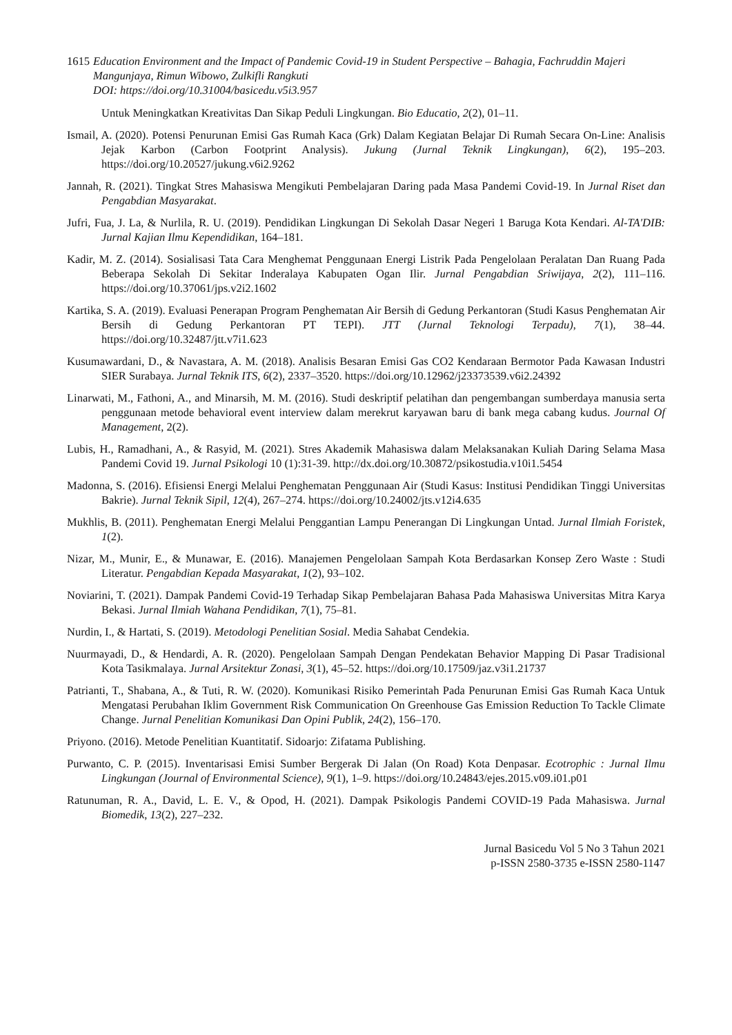1615 Education Environment and the Impact of Pandemic Covid-19 in Student Perspective – Bahagia, Fachruddin Majeri Mangunjaya, Rimun Wibowo, Zulkifli Rangkuti
DOI: https://doi.org/10.31004/basicedu.v5i3.957
Untuk Meningkatkan Kreativitas Dan Sikap Peduli Lingkungan. Bio Educatio, 2(2), 01–11.
Ismail, A. (2020). Potensi Penurunan Emisi Gas Rumah Kaca (Grk) Dalam Kegiatan Belajar Di Rumah Secara On-Line: Analisis Jejak Karbon (Carbon Footprint Analysis). Jukung (Jurnal Teknik Lingkungan), 6(2), 195–203. https://doi.org/10.20527/jukung.v6i2.9262
Jannah, R. (2021). Tingkat Stres Mahasiswa Mengikuti Pembelajaran Daring pada Masa Pandemi Covid-19. In Jurnal Riset dan Pengabdian Masyarakat.
Jufri, Fua, J. La, & Nurlila, R. U. (2019). Pendidikan Lingkungan Di Sekolah Dasar Negeri 1 Baruga Kota Kendari. Al-TA'DIB: Jurnal Kajian Ilmu Kependidikan, 164–181.
Kadir, M. Z. (2014). Sosialisasi Tata Cara Menghemat Penggunaan Energi Listrik Pada Pengelolaan Peralatan Dan Ruang Pada Beberapa Sekolah Di Sekitar Inderalaya Kabupaten Ogan Ilir. Jurnal Pengabdian Sriwijaya, 2(2), 111–116. https://doi.org/10.37061/jps.v2i2.1602
Kartika, S. A. (2019). Evaluasi Penerapan Program Penghematan Air Bersih di Gedung Perkantoran (Studi Kasus Penghematan Air Bersih di Gedung Perkantoran PT TEPI). JTT (Jurnal Teknologi Terpadu), 7(1), 38–44. https://doi.org/10.32487/jtt.v7i1.623
Kusumawardani, D., & Navastara, A. M. (2018). Analisis Besaran Emisi Gas CO2 Kendaraan Bermotor Pada Kawasan Industri SIER Surabaya. Jurnal Teknik ITS, 6(2), 2337–3520. https://doi.org/10.12962/j23373539.v6i2.24392
Linarwati, M., Fathoni, A., and Minarsih, M. M. (2016). Studi deskriptif pelatihan dan pengembangan sumberdaya manusia serta penggunaan metode behavioral event interview dalam merekrut karyawan baru di bank mega cabang kudus. Journal Of Management, 2(2).
Lubis, H., Ramadhani, A., & Rasyid, M. (2021). Stres Akademik Mahasiswa dalam Melaksanakan Kuliah Daring Selama Masa Pandemi Covid 19. Jurnal Psikologi 10 (1):31-39. http://dx.doi.org/10.30872/psikostudia.v10i1.5454
Madonna, S. (2016). Efisiensi Energi Melalui Penghematan Penggunaan Air (Studi Kasus: Institusi Pendidikan Tinggi Universitas Bakrie). Jurnal Teknik Sipil, 12(4), 267–274. https://doi.org/10.24002/jts.v12i4.635
Mukhlis, B. (2011). Penghematan Energi Melalui Penggantian Lampu Penerangan Di Lingkungan Untad. Jurnal Ilmiah Foristek, 1(2).
Nizar, M., Munir, E., & Munawar, E. (2016). Manajemen Pengelolaan Sampah Kota Berdasarkan Konsep Zero Waste : Studi Literatur. Pengabdian Kepada Masyarakat, 1(2), 93–102.
Noviarini, T. (2021). Dampak Pandemi Covid-19 Terhadap Sikap Pembelajaran Bahasa Pada Mahasiswa Universitas Mitra Karya Bekasi. Jurnal Ilmiah Wahana Pendidikan, 7(1), 75–81.
Nurdin, I., & Hartati, S. (2019). Metodologi Penelitian Sosial. Media Sahabat Cendekia.
Nuurmayadi, D., & Hendardi, A. R. (2020). Pengelolaan Sampah Dengan Pendekatan Behavior Mapping Di Pasar Tradisional Kota Tasikmalaya. Jurnal Arsitektur Zonasi, 3(1), 45–52. https://doi.org/10.17509/jaz.v3i1.21737
Patrianti, T., Shabana, A., & Tuti, R. W. (2020). Komunikasi Risiko Pemerintah Pada Penurunan Emisi Gas Rumah Kaca Untuk Mengatasi Perubahan Iklim Government Risk Communication On Greenhouse Gas Emission Reduction To Tackle Climate Change. Jurnal Penelitian Komunikasi Dan Opini Publik, 24(2), 156–170.
Priyono. (2016). Metode Penelitian Kuantitatif. Sidoarjo: Zifatama Publishing.
Purwanto, C. P. (2015). Inventarisasi Emisi Sumber Bergerak Di Jalan (On Road) Kota Denpasar. Ecotrophic : Jurnal Ilmu Lingkungan (Journal of Environmental Science), 9(1), 1–9. https://doi.org/10.24843/ejes.2015.v09.i01.p01
Ratunuman, R. A., David, L. E. V., & Opod, H. (2021). Dampak Psikologis Pandemi COVID-19 Pada Mahasiswa. Jurnal Biomedik, 13(2), 227–232.
Jurnal Basicedu Vol 5 No 3 Tahun 2021
p-ISSN 2580-3735 e-ISSN 2580-1147